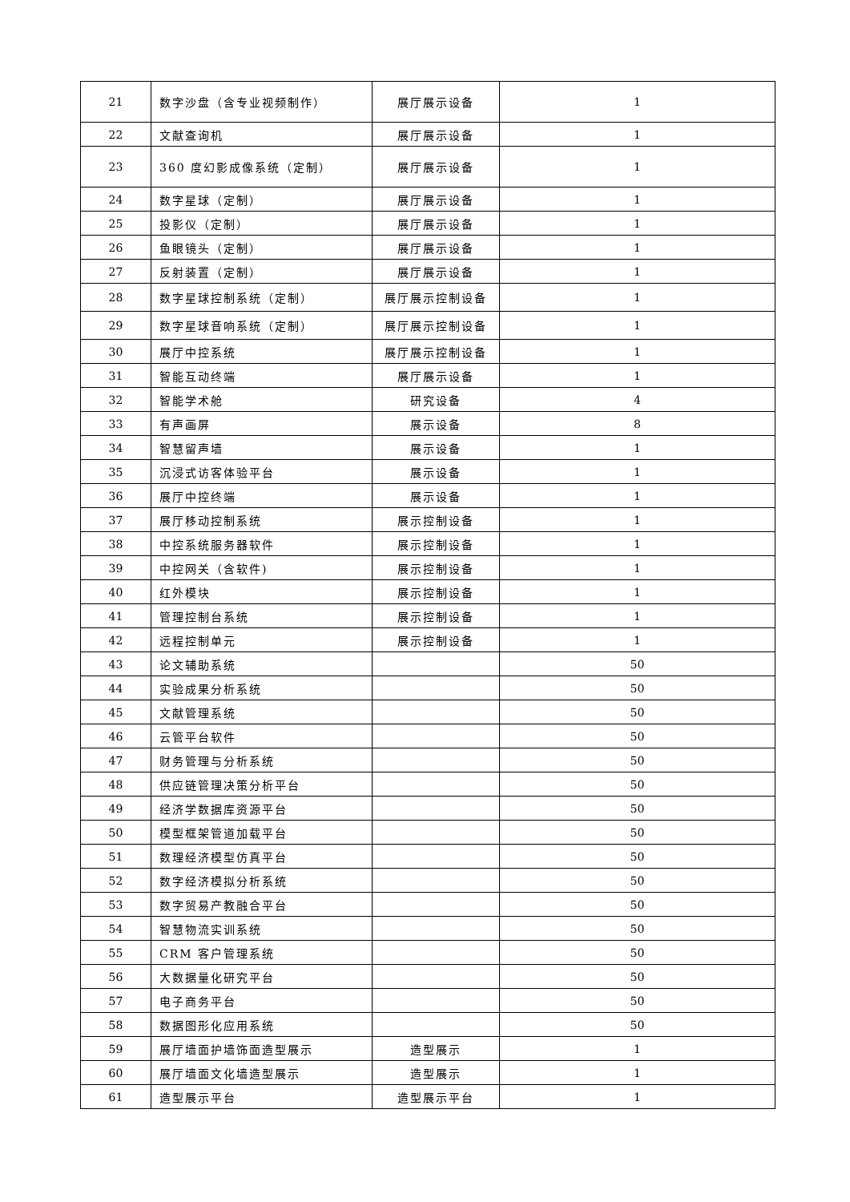| 21 | 数字沙盘（含专业视频制作） | 展厅展示设备 | 1 |
| 22 | 文献查询机 | 展厅展示设备 | 1 |
| 23 | 360 度幻影成像系统（定制） | 展厅展示设备 | 1 |
| 24 | 数字星球（定制） | 展厅展示设备 | 1 |
| 25 | 投影仪（定制） | 展厅展示设备 | 1 |
| 26 | 鱼眼镜头（定制） | 展厅展示设备 | 1 |
| 27 | 反射装置（定制） | 展厅展示设备 | 1 |
| 28 | 数字星球控制系统（定制） | 展厅展示控制设备 | 1 |
| 29 | 数字星球音响系统（定制） | 展厅展示控制设备 | 1 |
| 30 | 展厅中控系统 | 展厅展示控制设备 | 1 |
| 31 | 智能互动终端 | 展厅展示设备 | 1 |
| 32 | 智能学术舱 | 研究设备 | 4 |
| 33 | 有声画屏 | 展示设备 | 8 |
| 34 | 智慧留声墙 | 展示设备 | 1 |
| 35 | 沉浸式访客体验平台 | 展示设备 | 1 |
| 36 | 展厅中控终端 | 展示设备 | 1 |
| 37 | 展厅移动控制系统 | 展示控制设备 | 1 |
| 38 | 中控系统服务器软件 | 展示控制设备 | 1 |
| 39 | 中控网关（含软件) | 展示控制设备 | 1 |
| 40 | 红外模块 | 展示控制设备 | 1 |
| 41 | 管理控制台系统 | 展示控制设备 | 1 |
| 42 | 远程控制单元 | 展示控制设备 | 1 |
| 43 | 论文辅助系统 | | 50 |
| 44 | 实验成果分析系统 | | 50 |
| 45 | 文献管理系统 | | 50 |
| 46 | 云管平台软件 | | 50 |
| 47 | 财务管理与分析系统 | | 50 |
| 48 | 供应链管理决策分析平台 | | 50 |
| 49 | 经济学数据库资源平台 | | 50 |
| 50 | 模型框架管道加载平台 | | 50 |
| 51 | 数理经济模型仿真平台 | | 50 |
| 52 | 数字经济模拟分析系统 | | 50 |
| 53 | 数字贸易产教融合平台 | | 50 |
| 54 | 智慧物流实训系统 | | 50 |
| 55 | CRM 客户管理系统 | | 50 |
| 56 | 大数据量化研究平台 | | 50 |
| 57 | 电子商务平台 | | 50 |
| 58 | 数据图形化应用系统 | | 50 |
| 59 | 展厅墙面护墙饰面造型展示 | 造型展示 | 1 |
| 60 | 展厅墙面文化墙造型展示 | 造型展示 | 1 |
| 61 | 造型展示平台 | 造型展示平台 | 1 |